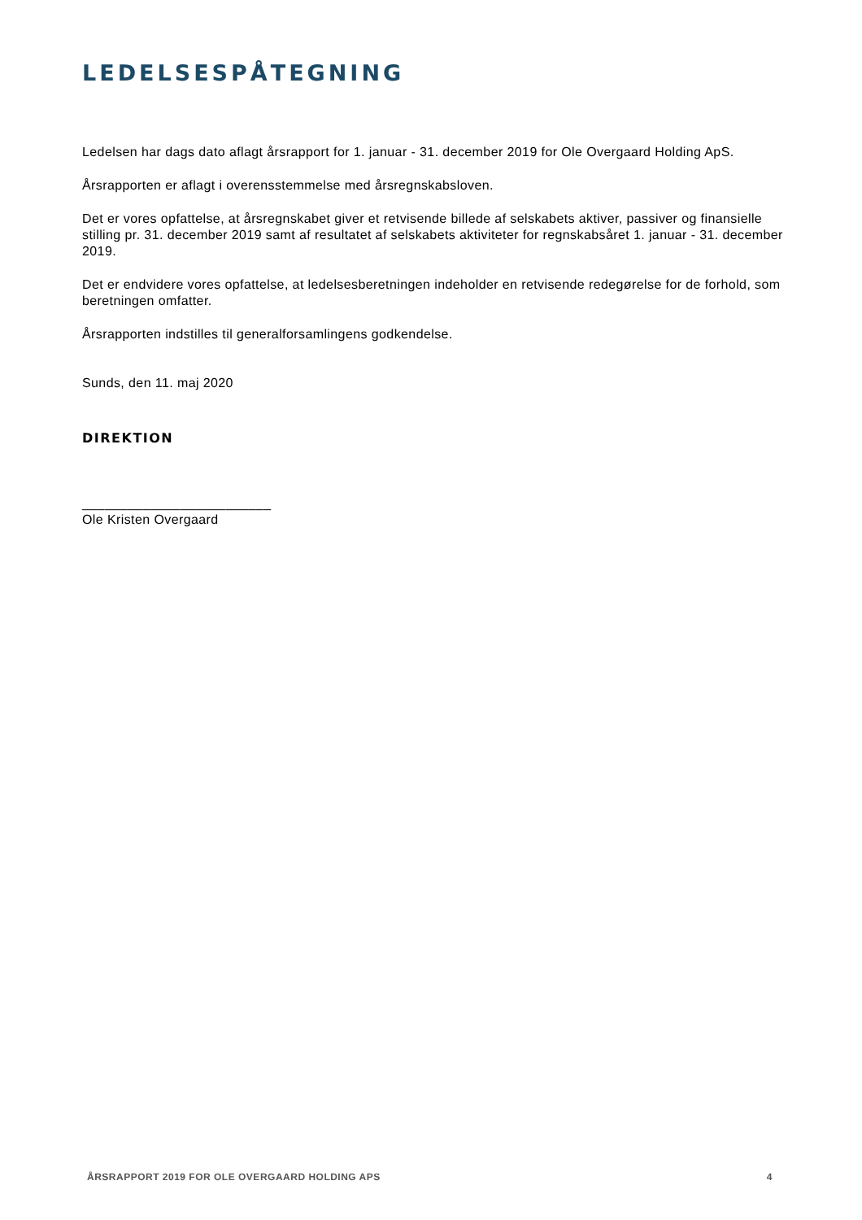LEDELSESPÅTEGNING
Ledelsen har dags dato aflagt årsrapport for 1. januar - 31. december 2019 for Ole Overgaard Holding ApS.
Årsrapporten er aflagt i overensstemmelse med årsregnskabsloven.
Det er vores opfattelse, at årsregnskabet giver et retvisende billede af selskabets aktiver, passiver og finansielle stilling pr. 31. december 2019 samt af resultatet af selskabets aktiviteter for regnskabsåret 1. januar - 31. december 2019.
Det er endvidere vores opfattelse, at ledelsesberetningen indeholder en retvisende redegørelse for de forhold, som beretningen omfatter.
Årsrapporten indstilles til generalforsamlingens godkendelse.
Sunds, den 11. maj 2020
DIREKTION
_________________________
Ole Kristen Overgaard
ÅRSRAPPORT 2019 FOR OLE OVERGAARD HOLDING APS 4